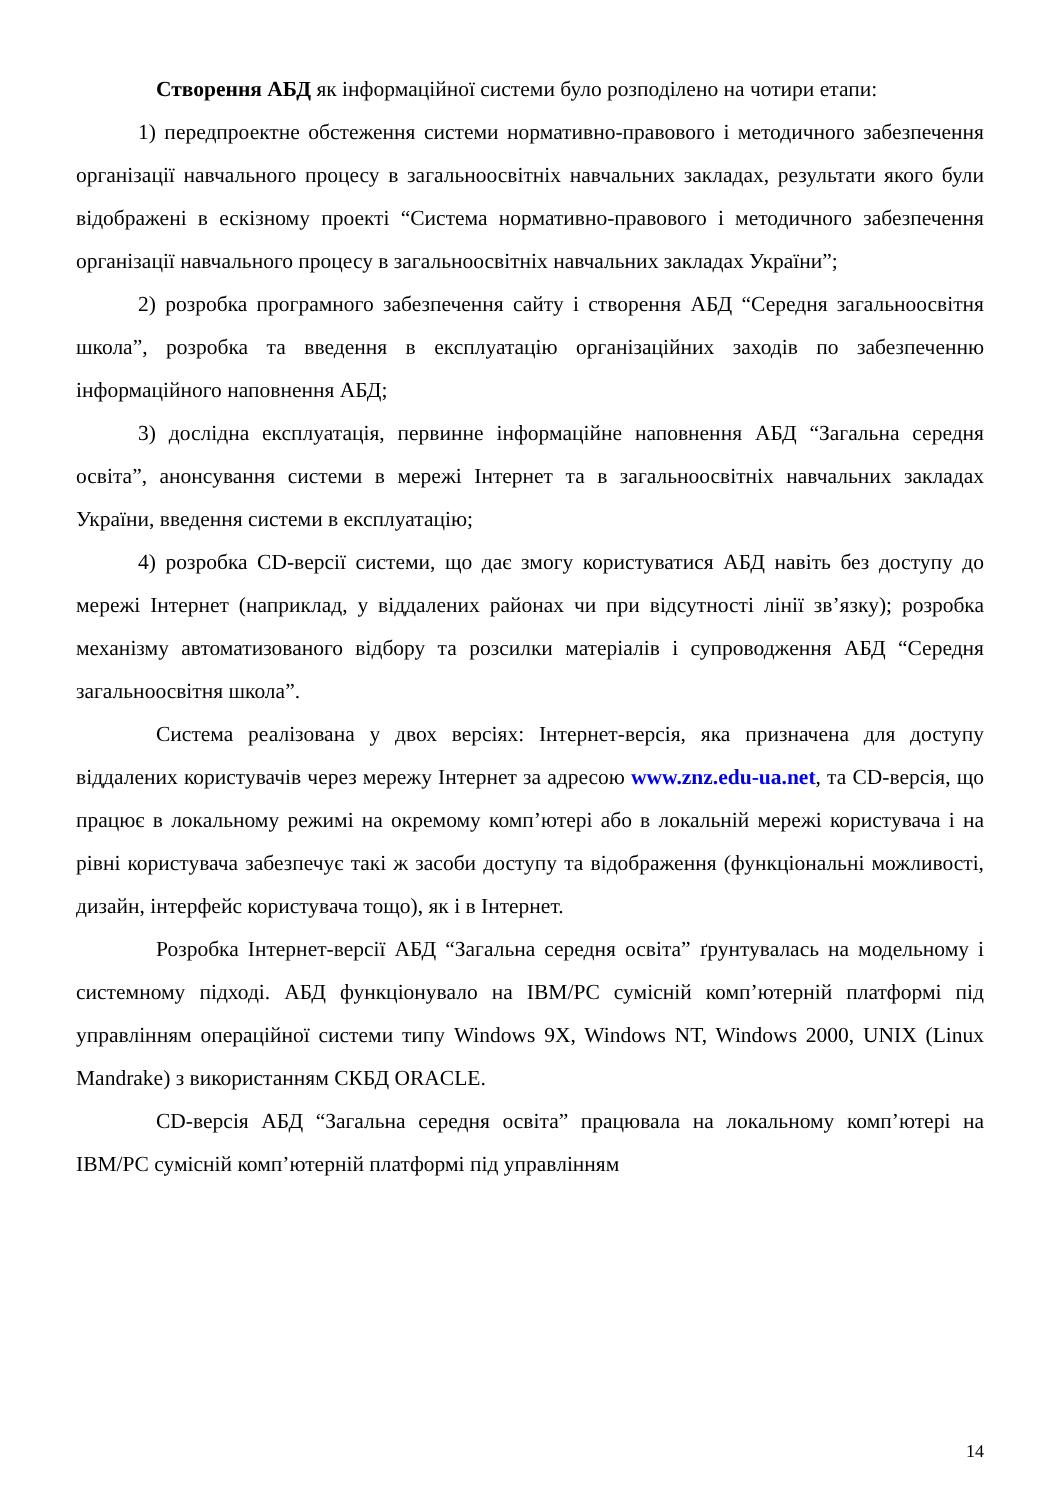Створення АБД як інформаційної системи було розподілено на чотири етапи:
1) передпроектне обстеження системи нормативно-правового і методичного забезпечення організації навчального процесу в загальноосвітніх навчальних закладах, результати якого були відображені в ескізному проекті “Система нормативно-правового і методичного забезпечення організації навчального процесу в загальноосвітніх навчальних закладах України”;
2) розробка програмного забезпечення сайту і створення АБД “Середня загальноосвітня школа”, розробка та введення в експлуатацію організаційних заходів по забезпеченню інформаційного наповнення АБД;
3) дослідна експлуатація, первинне інформаційне наповнення АБД “Загальна середня освіта”, анонсування системи в мережі Інтернет та в загальноосвітніх навчальних закладах України, введення системи в експлуатацію;
4) розробка CD-версії системи, що дає змогу користуватися АБД навіть без доступу до мережі Інтернет (наприклад, у віддалених районах чи при відсутності лінії зв’язку); розробка механізму автоматизованого відбору та розсилки матеріалів і супроводження АБД “Середня загальноосвітня школа”.
Система реалізована у двох версіях: Інтернет-версія, яка призначена для доступу віддалених користувачів через мережу Інтернет за адресою www.znz.edu-ua.net, та CD-версія, що працює в локальному режимі на окремому комп’ютері або в локальній мережі користувача і на рівні користувача забезпечує такі ж засоби доступу та відображення (функціональні можливості, дизайн, інтерфейс користувача тощо), як і в Інтернет.
Розробка Інтернет-версії АБД “Загальна середня освіта” ґрунтувалась на модельному і системному підході. АБД функціонувало на IBM/PC сумісній комп’ютерній платформі під управлінням операційної системи типу Windows 9X, Windows NT, Windows 2000, UNIX (Linux Mandrake) з використанням СКБД ORACLE.
CD-версія АБД “Загальна середня освіта” працювала на локальному комп’ютері на IBM/PC сумісній комп’ютерній платформі під управлінням
14